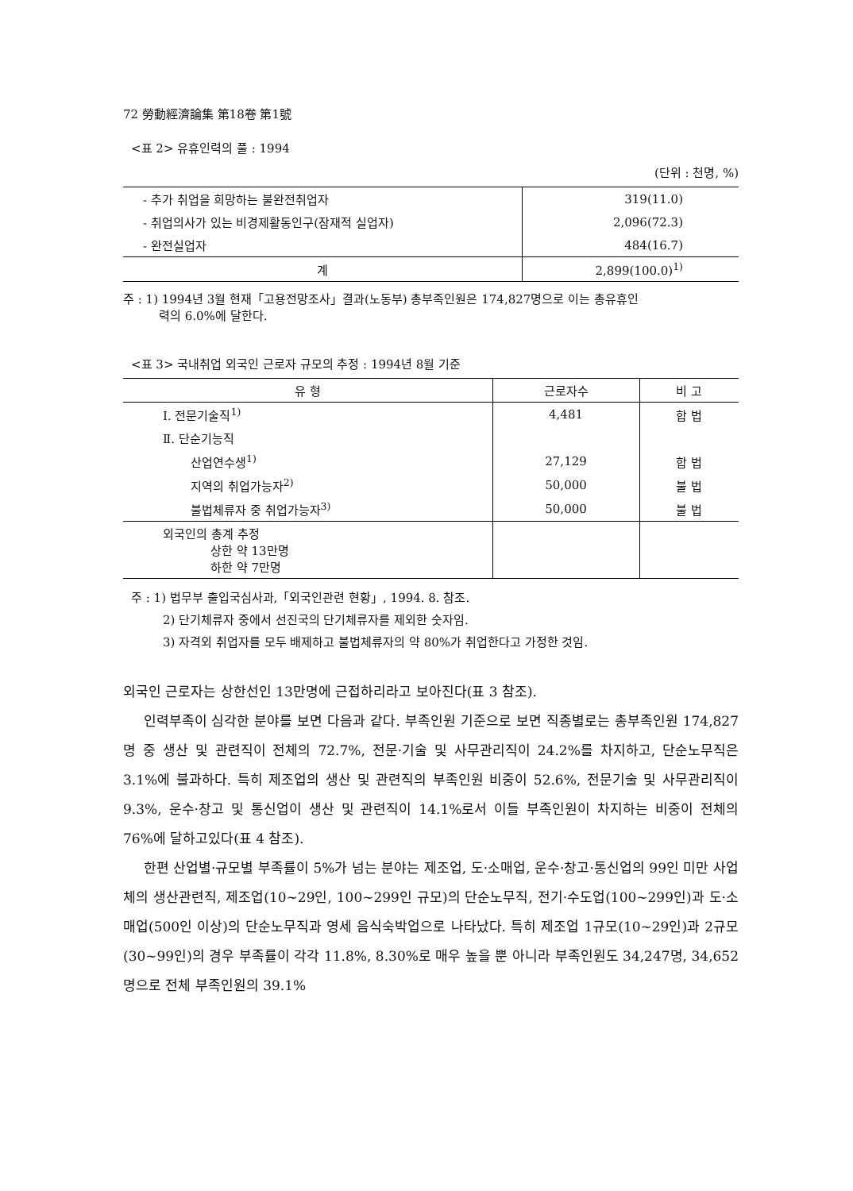72 勞動經濟論集 第18卷 第1號
<표 2> 유휴인력의 풀 : 1994
(단위 : 천명, %)
| - 추가 취업을 희망하는 불완전취업자 | 319(11.0) |
| - 취업의사가 있는 비경제활동인구(잠재적 실업자) | 2,096(72.3) |
| - 완전실업자 | 484(16.7) |
| 계 | 2,899(100.0)<sup>1)</sup> |
주 : 1) 1994년 3월 현재「고용전망조사」결과(노동부) 총부족인원은 174,827명으로 이는 총유휴인
력의 6.0%에 달한다.
<표 3> 국내취업 외국인 근로자 규모의 추정 : 1994년 8월 기준
| 유 형 | 근로자수 | 비 고 |
| --- | --- | --- |
| Ⅰ. 전문기술직<sup>1)</sup> | 4,481 | 합 법 |
| Ⅱ. 단순기능직 | | |
| 산업연수생<sup>1)</sup> | 27,129 | 합 법 |
| 지역의 취업가능자<sup>2)</sup> | 50,000 | 불 법 |
| 불법체류자 중 취업가능자<sup>3)</sup> | 50,000 | 불 법 |
| 외국인의 총계 추정 상한 약 13만명 하한 약 7만명 | | |
주 : 1) 법무부 출입국심사과,「외국인관련 현황」, 1994. 8. 참조.
2) 단기체류자 중에서 선진국의 단기체류자를 제외한 숫자임.
3) 자격외 취업자를 모두 배제하고 불법체류자의 약 80%가 취업한다고 가정한 것임.
외국인 근로자는 상한선인 13만명에 근접하리라고 보아진다(표 3 참조).
인력부족이 심각한 분야를 보면 다음과 같다. 부족인원 기준으로 보면 직종별로는 총부족인원 174,827명 중 생산 및 관련직이 전체의 72.7%, 전문·기술 및 사무관리직이 24.2%를 차지하고, 단순노무직은 3.1%에 불과하다. 특히 제조업의 생산 및 관련직의 부족인원 비중이 52.6%, 전문기술 및 사무관리직이 9.3%, 운수·창고 및 통신업이 생산 및 관련직이 14.1%로서 이들 부족인원이 차지하는 비중이 전체의 76%에 달하고있다(표 4 참조).
한편 산업별·규모별 부족률이 5%가 넘는 분야는 제조업, 도·소매업, 운수·창고·통신업의 99인 미만 사업체의 생산관련직, 제조업(10~29인, 100~299인 규모)의 단순노무직, 전기·수도업(100~299인)과 도·소매업(500인 이상)의 단순노무직과 영세 음식숙박업으로 나타났다. 특히 제조업 1규모(10~29인)과 2규모(30~99인)의 경우 부족률이 각각 11.8%, 8.30%로 매우 높을 뿐 아니라 부족인원도 34,247명, 34,652명으로 전체 부족인원의 39.1%